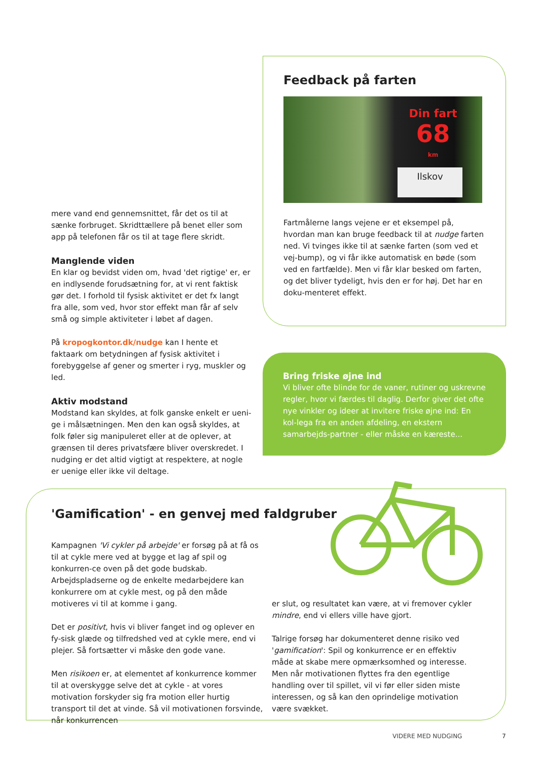Feedback på farten
Din fart
68
km
Ilskov
Fartmålerne langs vejene er et eksempel på, hvordan man kan bruge feedback til at nudge farten ned. Vi tvinges ikke til at sænke farten (som ved et vej-bump), og vi får ikke automatisk en bøde (som ved en fartfælde). Men vi får klar besked om farten, og det bliver tydeligt, hvis den er for høj. Det har en doku-menteret effekt.
Bring friske øjne ind
Vi bliver ofte blinde for de vaner, rutiner og uskrevne regler, hvor vi færdes til daglig. Derfor giver det ofte nye vinkler og ideer at invitere friske øjne ind: En kol-lega fra en anden afdeling, en ekstern samarbejds-partner - eller måske en kæreste...
mere vand end gennemsnittet, får det os til at sænke forbruget. Skridttællere på benet eller som app på telefonen får os til at tage flere skridt.
Manglende viden
En klar og bevidst viden om, hvad 'det rigtige' er, er en indlysende forudsætning for, at vi rent faktisk gør det. I forhold til fysisk aktivitet er det fx langt fra alle, som ved, hvor stor effekt man får af selv små og simple aktiviteter i løbet af dagen.
På kropogkontor.dk/nudge kan I hente et faktaark om betydningen af fysisk aktivitet i forebyggelse af gener og smerter i ryg, muskler og led.
Aktiv modstand
Modstand kan skyldes, at folk ganske enkelt er ueni-ge i målsætningen. Men den kan også skyldes, at folk føler sig manipuleret eller at de oplever, at grænsen til deres privatsfære bliver overskredet. I nudging er det altid vigtigt at respektere, at nogle er uenige eller ikke vil deltage.
'Gamification' - en genvej med faldgruber
Kampagnen 'Vi cykler på arbejde' er forsøg på at få os til at cykle mere ved at bygge et lag af spil og konkurren-ce oven på det gode budskab. Arbejdspladserne og de enkelte medarbejdere kan konkurrere om at cykle mest, og på den måde motiveres vi til at komme i gang.
Det er positivt, hvis vi bliver fanget ind og oplever en fy-sisk glæde og tilfredshed ved at cykle mere, end vi plejer. Så fortsætter vi måske den gode vane.
Men risikoen er, at elementet af konkurrence kommer til at overskygge selve det at cykle - at vores motivation forskyder sig fra motion eller hurtig transport til det at vinde. Så vil motivationen forsvinde, når konkurrencen
er slut, og resultatet kan være, at vi fremover cykler mindre, end vi ellers ville have gjort.
Talrige forsøg har dokumenteret denne risiko ved 'gamification': Spil og konkurrence er en effektiv måde at skabe mere opmærksomhed og interesse. Men når motivationen flyttes fra den egentlige handling over til spillet, vil vi før eller siden miste interessen, og så kan den oprindelige motivation være svækket.
VIDERE MED NUDGING 7